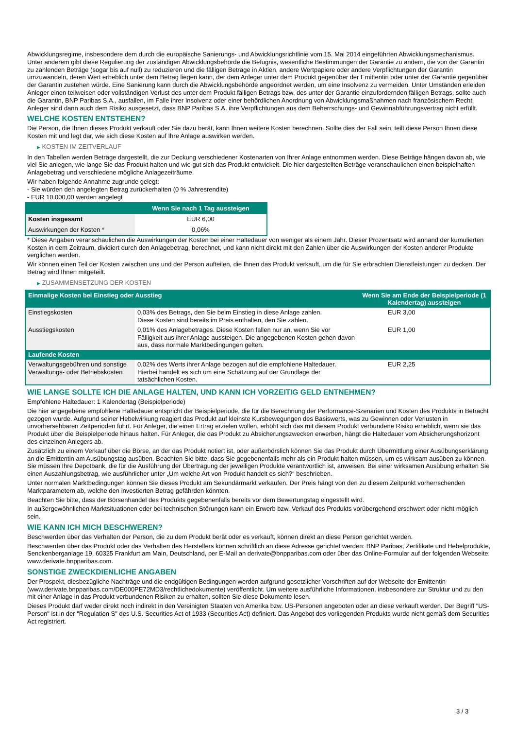Abwicklungsregime, insbesondere dem durch die europäische Sanierungs- und Abwicklungsrichtlinie vom 15. Mai 2014 eingeführten Abwicklungsmechanismus. Unter anderem gibt diese Regulierung der zuständigen Abwicklungsbehörde die Befugnis, wesentliche Bestimmungen der Garantie zu ändern, die von der Garantin zu zahlenden Beträge (sogar bis auf null) zu reduzieren und die fälligen Beträge in Aktien, andere Wertpapiere oder andere Verpflichtungen der Garantin umzuwandeln, deren Wert erheblich unter dem Betrag liegen kann, der dem Anleger unter dem Produkt gegenüber der Emittentin oder unter der Garantie gegenüber der Garantin zustehen würde. Eine Sanierung kann durch die Abwicklungsbehörde angeordnet werden, um eine Insolvenz zu vermeiden. Unter Umständen erleiden Anleger einen teilweisen oder vollständigen Verlust des unter dem Produkt fälligen Betrags bzw. des unter der Garantie einzufordernden fälligen Betrags, sollte auch die Garantin, BNP Paribas S.A., ausfallen, im Falle ihrer Insolvenz oder einer behördlichen Anordnung von Abwicklungsmaßnahmen nach französischem Recht. Anleger sind dann auch dem Risiko ausgesetzt, dass BNP Paribas S.A. ihre Verpflichtungen aus dem Beherrschungs- und Gewinnabführungsvertrag nicht erfüllt.
WELCHE KOSTEN ENTSTEHEN?
Die Person, die Ihnen dieses Produkt verkauft oder Sie dazu berät, kann Ihnen weitere Kosten berechnen. Sollte dies der Fall sein, teilt diese Person Ihnen diese Kosten mit und legt dar, wie sich diese Kosten auf Ihre Anlage auswirken werden.
▶ KOSTEN IM ZEITVERLAUF
In den Tabellen werden Beträge dargestellt, die zur Deckung verschiedener Kostenarten von Ihrer Anlage entnommen werden. Diese Beträge hängen davon ab, wie viel Sie anlegen, wie lange Sie das Produkt halten und wie gut sich das Produkt entwickelt. Die hier dargestellten Beträge veranschaulichen einen beispielhaften Anlagebetrag und verschiedene mögliche Anlagezeiträume.
Wir haben folgende Annahme zugrunde gelegt:
- Sie würden den angelegten Betrag zurückerhalten (0 % Jahresrendite)
- EUR 10.000,00 werden angelegt
| | Wenn Sie nach 1 Tag aussteigen |
| Kosten insgesamt | EUR 6,00 |
| Auswirkungen der Kosten * | 0,06% |
* Diese Angaben veranschaulichen die Auswirkungen der Kosten bei einer Haltedauer von weniger als einem Jahr. Dieser Prozentsatz wird anhand der kumulierten Kosten in dem Zeitraum, dividiert durch den Anlagebetrag, berechnet, und kann nicht direkt mit den Zahlen über die Auswirkungen der Kosten anderer Produkte verglichen werden.
Wir können einen Teil der Kosten zwischen uns und der Person aufteilen, die Ihnen das Produkt verkauft, um die für Sie erbrachten Dienstleistungen zu decken. Der Betrag wird Ihnen mitgeteilt.
▶ ZUSAMMENSETZUNG DER KOSTEN
| Einmalige Kosten bei Einstieg oder Ausstieg | | Wenn Sie am Ende der Beispielperiode (1 Kalendertag) aussteigen |
| Einstiegskosten | 0,03% des Betrags, den Sie beim Einstieg in diese Anlage zahlen. Diese Kosten sind bereits im Preis enthalten, den Sie zahlen. | EUR 3,00 |
| Ausstiegskosten | 0,01% des Anlagebetrages. Diese Kosten fallen nur an, wenn Sie vor Fälligkeit aus ihrer Anlage aussteigen. Die angegebenen Kosten gehen davon aus, dass normale Marktbedingungen gelten. | EUR 1,00 |
| Laufende Kosten | | |
| Verwaltungsgebühren und sonstige Verwaltungs- oder Betriebskosten | 0,02% des Werts ihrer Anlage bezogen auf die empfohlene Haltedauer. Hierbei handelt es sich um eine Schätzung auf der Grundlage der tatsächlichen Kosten. | EUR 2,25 |
WIE LANGE SOLLTE ICH DIE ANLAGE HALTEN, UND KANN ICH VORZEITIG GELD ENTNEHMEN?
Empfohlene Haltedauer: 1 Kalendertag (Beispielperiode)
Die hier angegebene empfohlene Haltedauer entspricht der Beispielperiode, die für die Berechnung der Performance-Szenarien und Kosten des Produkts in Betracht gezogen wurde. Aufgrund seiner Hebelwirkung reagiert das Produkt auf kleinste Kursbewegungen des Basiswerts, was zu Gewinnen oder Verlusten in unvorhersehbaren Zeitperioden führt. Für Anleger, die einen Ertrag erzielen wollen, erhöht sich das mit diesem Produkt verbundene Risiko erheblich, wenn sie das Produkt über die Beispielperiode hinaus halten. Für Anleger, die das Produkt zu Absicherungszwecken erwerben, hängt die Haltedauer vom Absicherungshorizont des einzelnen Anlegers ab.
Zusätzlich zu einem Verkauf über die Börse, an der das Produkt notiert ist, oder außerbörslich können Sie das Produkt durch Übermittlung einer Ausübungserklärung an die Emittentin am Ausübungstag ausüben. Beachten Sie bitte, dass Sie gegebenenfalls mehr als ein Produkt halten müssen, um es wirksam ausüben zu können. Sie müssen Ihre Depotbank, die für die Ausführung der Übertragung der jeweiligen Produkte verantwortlich ist, anweisen. Bei einer wirksamen Ausübung erhalten Sie einen Auszahlungsbetrag, wie ausführlicher unter „Um welche Art von Produkt handelt es sich?“ beschrieben.
Unter normalen Marktbedingungen können Sie dieses Produkt am Sekundärmarkt verkaufen. Der Preis hängt von den zu diesem Zeitpunkt vorherrschenden Marktparametern ab, welche den investierten Betrag gefährden könnten.
Beachten Sie bitte, dass der Börsenhandel des Produkts gegebenenfalls bereits vor dem Bewertungstag eingestellt wird.
In außergewöhnlichen Marktsituationen oder bei technischen Störungen kann ein Erwerb bzw. Verkauf des Produkts vorübergehend erschwert oder nicht möglich sein.
WIE KANN ICH MICH BESCHWEREN?
Beschwerden über das Verhalten der Person, die zu dem Produkt berät oder es verkauft, können direkt an diese Person gerichtet werden.
Beschwerden über das Produkt oder das Verhalten des Herstellers können schriftlich an diese Adresse gerichtet werden: BNP Paribas, Zertifikate und Hebelprodukte, Senckenberganlage 19, 60325 Frankfurt am Main, Deutschland, per E-Mail an derivate@bnpparibas.com oder über das Online-Formular auf der folgenden Webseite: www.derivate.bnpparibas.com.
SONSTIGE ZWECKDIENLICHE ANGABEN
Der Prospekt, diesbezügliche Nachträge und die endgültigen Bedingungen werden aufgrund gesetzlicher Vorschriften auf der Webseite der Emittentin (www.derivate.bnpparibas.com/DE000PE72MD3/rechtlichedokumente) veröffentlicht. Um weitere ausführliche Informationen, insbesondere zur Struktur und zu den mit einer Anlage in das Produkt verbundenen Risiken zu erhalten, sollten Sie diese Dokumente lesen.
Dieses Produkt darf weder direkt noch indirekt in den Vereinigten Staaten von Amerika bzw. US-Personen angeboten oder an diese verkauft werden. Der Begriff "US-Person" ist in der "Regulation S" des U.S. Securities Act of 1933 (Securities Act) definiert. Das Angebot des vorliegenden Produkts wurde nicht gemäß dem Securities Act registriert.
3 / 3